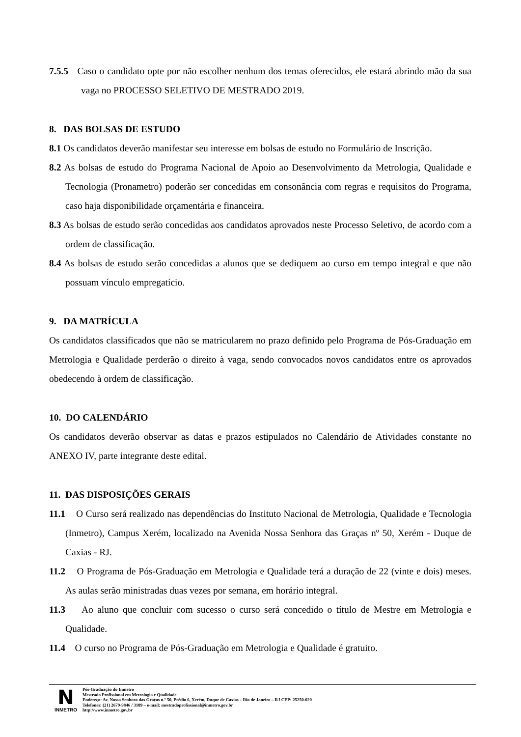7.5.5 Caso o candidato opte por não escolher nenhum dos temas oferecidos, ele estará abrindo mão da sua vaga no PROCESSO SELETIVO DE MESTRADO 2019.
8. DAS BOLSAS DE ESTUDO
8.1 Os candidatos deverão manifestar seu interesse em bolsas de estudo no Formulário de Inscrição.
8.2 As bolsas de estudo do Programa Nacional de Apoio ao Desenvolvimento da Metrologia, Qualidade e Tecnologia (Pronametro) poderão ser concedidas em consonância com regras e requisitos do Programa, caso haja disponibilidade orçamentária e financeira.
8.3 As bolsas de estudo serão concedidas aos candidatos aprovados neste Processo Seletivo, de acordo com a ordem de classificação.
8.4 As bolsas de estudo serão concedidas a alunos que se dediquem ao curso em tempo integral e que não possuam vínculo empregatício.
9. DA MATRÍCULA
Os candidatos classificados que não se matricularem no prazo definido pelo Programa de Pós-Graduação em Metrologia e Qualidade perderão o direito à vaga, sendo convocados novos candidatos entre os aprovados obedecendo à ordem de classificação.
10. DO CALENDÁRIO
Os candidatos deverão observar as datas e prazos estipulados no Calendário de Atividades constante no ANEXO IV, parte integrante deste edital.
11. DAS DISPOSIÇÕES GERAIS
11.1 O Curso será realizado nas dependências do Instituto Nacional de Metrologia, Qualidade e Tecnologia (Inmetro), Campus Xerém, localizado na Avenida Nossa Senhora das Graças nº 50, Xerém - Duque de Caxias - RJ.
11.2 O Programa de Pós-Graduação em Metrologia e Qualidade terá a duração de 22 (vinte e dois) meses. As aulas serão ministradas duas vezes por semana, em horário integral.
11.3 Ao aluno que concluir com sucesso o curso será concedido o título de Mestre em Metrologia e Qualidade.
11.4 O curso no Programa de Pós-Graduação em Metrologia e Qualidade é gratuito.
N
INMETRO
Pós-Graduação do Inmetro
Mestrado Profissional em Metrologia e Qualidade
Endereço: Av. Nossa Senhora das Graças n.º 50, Prédio 6, Xerém, Duque de Caxias – Rio de Janeiro – RJ CEP: 25250-020
Telefones: (21) 2679-9846 / 3189 – e-mail: mestradoprofissional@inmetro.gov.br
http://www.inmetro.gov.br